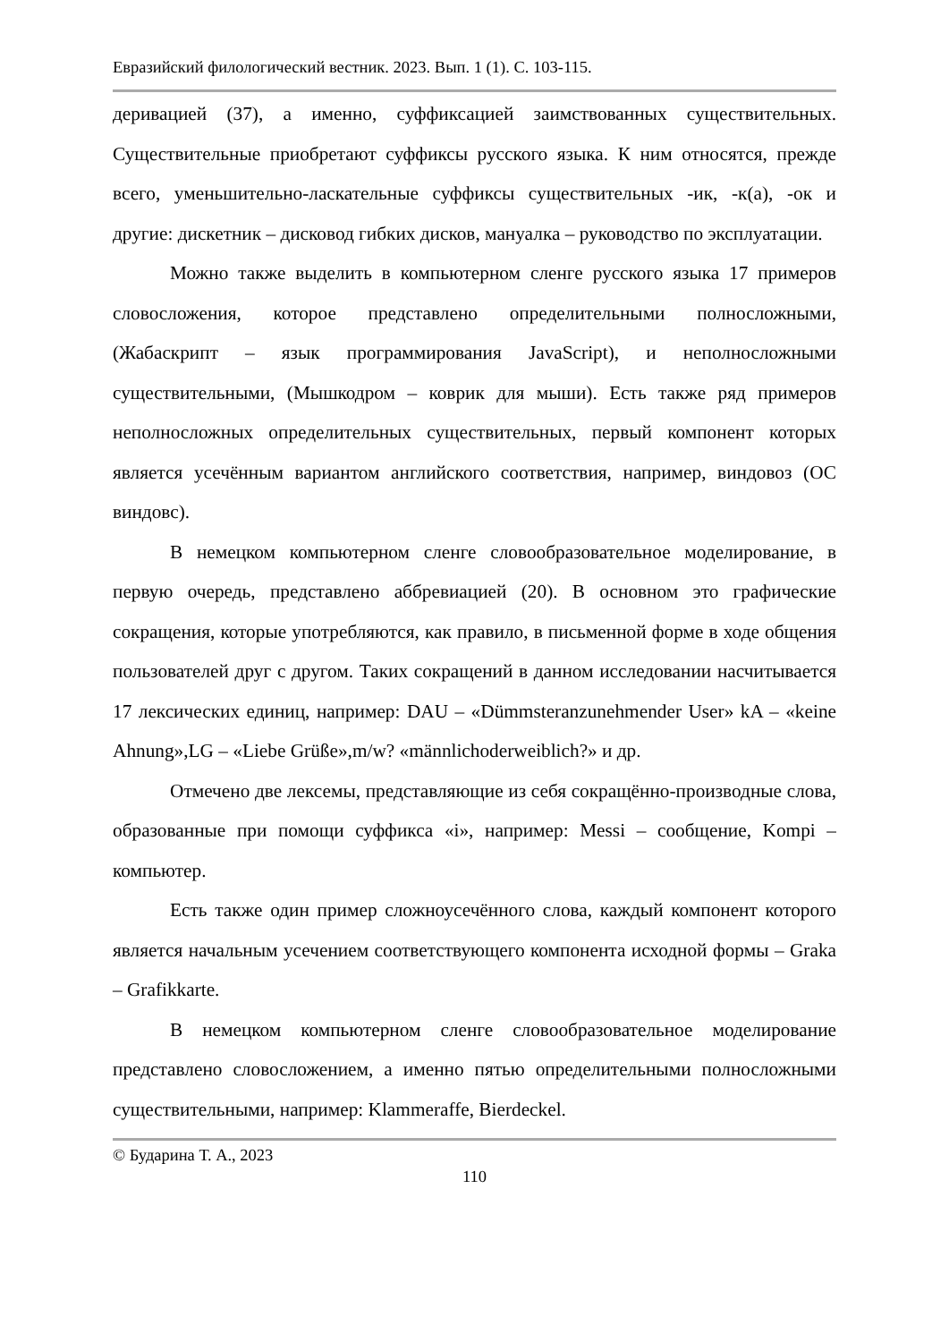Евразийский филологический вестник. 2023. Вып. 1 (1). С. 103-115.
деривацией (37), а именно, суффиксацией заимствованных существительных. Существительные приобретают суффиксы русского языка. К ним относятся, прежде всего, уменьшительно-ласкательные суффиксы существительных -ик, -к(а), -ок и другие: дискетник – дисковод гибких дисков, мануалка – руководство по эксплуатации.
Можно также выделить в компьютерном сленге русского языка 17 примеров словосложения, которое представлено определительными полносложными, (Жабаскрипт – язык программирования JavaScript), и неполносложными существительными, (Мышкодром – коврик для мыши). Есть также ряд примеров неполносложных определительных существительных, первый компонент которых является усечённым вариантом английского соответствия, например, виндовоз (ОС виндовс).
В немецком компьютерном сленге словообразовательное моделирование, в первую очередь, представлено аббревиацией (20). В основном это графические сокращения, которые употребляются, как правило, в письменной форме в ходе общения пользователей друг с другом. Таких сокращений в данном исследовании насчитывается 17 лексических единиц, например: DAU – «Dümmsteranzunehmender User» kA – «keine Ahnung»,LG – «Liebe Grüße»,m/w? «männlichoderweiblich?» и др.
Отмечено две лексемы, представляющие из себя сокращённо-производные слова, образованные при помощи суффикса «i», например: Messi – сообщение, Kompi – компьютер.
Есть также один пример сложноусечённого слова, каждый компонент которого является начальным усечением соответствующего компонента исходной формы – Graka – Grafikkarte.
В немецком компьютерном сленге словообразовательное моделирование представлено словосложением, а именно пятью определительными полносложными существительными, например: Klammeraffe, Bierdeckel.
© Бударина Т. А., 2023
110